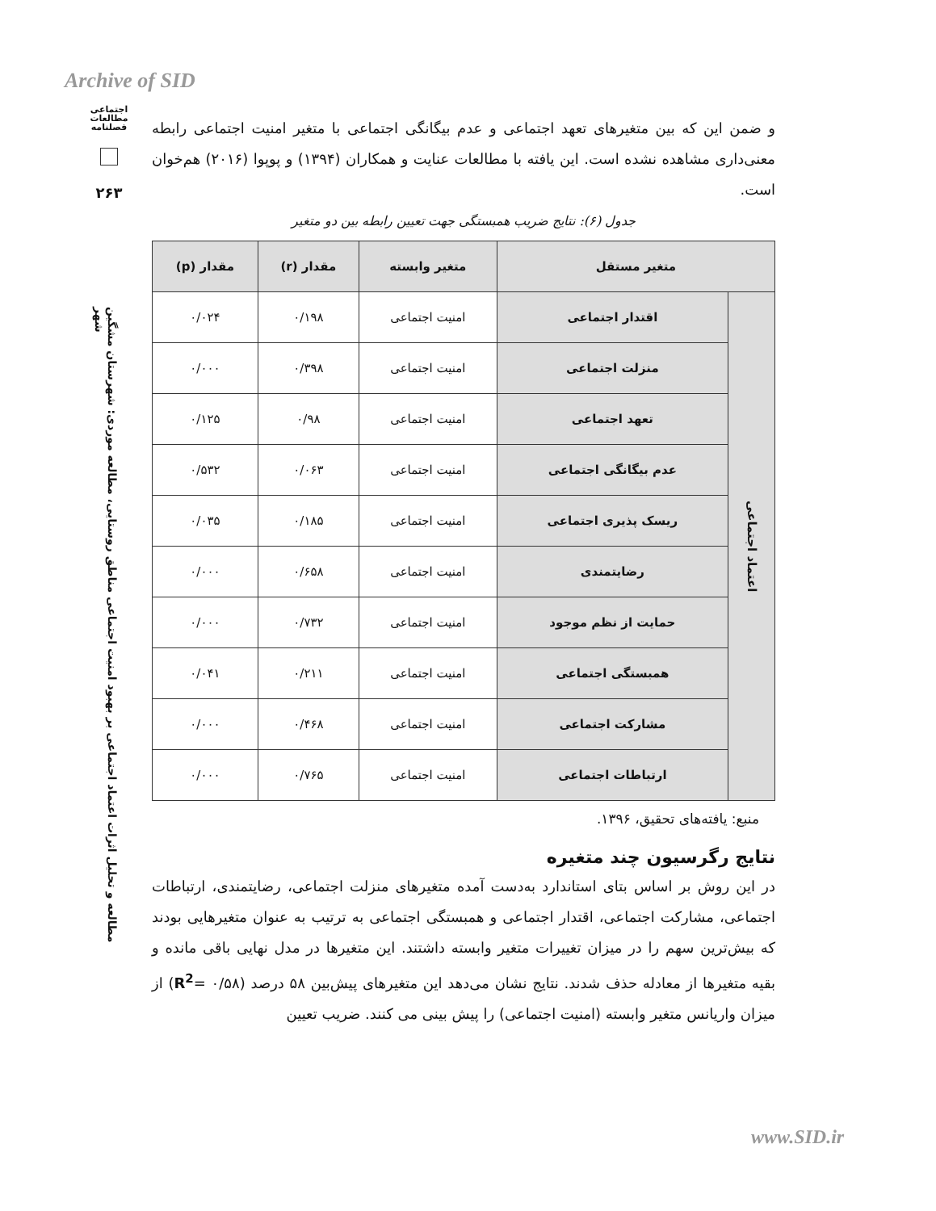Archive of SID
اجتماعی
مطالعات
فصلنامه
۲۶۳
مطالعه و تحلیل اثرات اعتماد اجتماعی بر بهبود امنیت اجتماعی مناطق روستایی، مطالعه موردی: شهرستان مشگین شهر
و ضمن این که بین متغیرهای تعهد اجتماعی و عدم بیگانگی اجتماعی با متغیر امنیت اجتماعی رابطه معنی‌داری مشاهده نشده است. این یافته با مطالعات عنایت و همکاران (۱۳۹۴) و پوپوا (۲۰۱۶) هم‌خوان است.
جدول (۶): نتایج ضریب همبستگی جهت تعیین رابطه بین دو متغیر
| متغیر مستقل | | متغیر وابسته | مقدار (r) | مقدار (p) |
| --- | --- | --- | --- | --- |
| اعتماد اجتماعی | اقتدار اجتماعی | امنیت اجتماعی | ۰/۱۹۸ | ۰/۰۲۴ |
| | منزلت اجتماعی | امنیت اجتماعی | ۰/۳۹۸ | ۰/۰۰۰ |
| | تعهد اجتماعی | امنیت اجتماعی | ۰/۹۸ | ۰/۱۲۵ |
| | عدم بیگانگی اجتماعی | امنیت اجتماعی | ۰/۰۶۳ | ۰/۵۳۲ |
| | ریسک پذیری اجتماعی | امنیت اجتماعی | ۰/۱۸۵ | ۰/۰۳۵ |
| | رضایتمندی | امنیت اجتماعی | ۰/۶۵۸ | ۰/۰۰۰ |
| | حمایت از نظم موجود | امنیت اجتماعی | ۰/۷۳۲ | ۰/۰۰۰ |
| | همبستگی اجتماعی | امنیت اجتماعی | ۰/۲۱۱ | ۰/۰۴۱ |
| | مشارکت اجتماعی | امنیت اجتماعی | ۰/۴۶۸ | ۰/۰۰۰ |
| | ارتباطات اجتماعی | امنیت اجتماعی | ۰/۷۶۵ | ۰/۰۰۰ |
منبع: یافته‌های تحقیق، ۱۳۹۶.
نتایج رگرسیون چند متغیره
در این روش بر اساس بتای استاندارد به‌دست آمده متغیرهای منزلت اجتماعی، رضایتمندی، ارتباطات اجتماعی، مشارکت اجتماعی، اقتدار اجتماعی و همبستگی اجتماعی به ترتیب به عنوان متغیرهایی بودند که بیش‌ترین سهم را در میزان تغییرات متغیر وابسته داشتند. این متغیرها در مدل نهایی باقی مانده و بقیه متغیرها از معادله حذف شدند. نتایج نشان می‌دهد این متغیرهای پیش‌بین ۵۸ درصد (۰/۵۸ =R<sup>2</sup>) از میزان واریانس متغیر وابسته (امنیت اجتماعی) را پیش بینی می کنند. ضریب تعیین
www.SID.ir